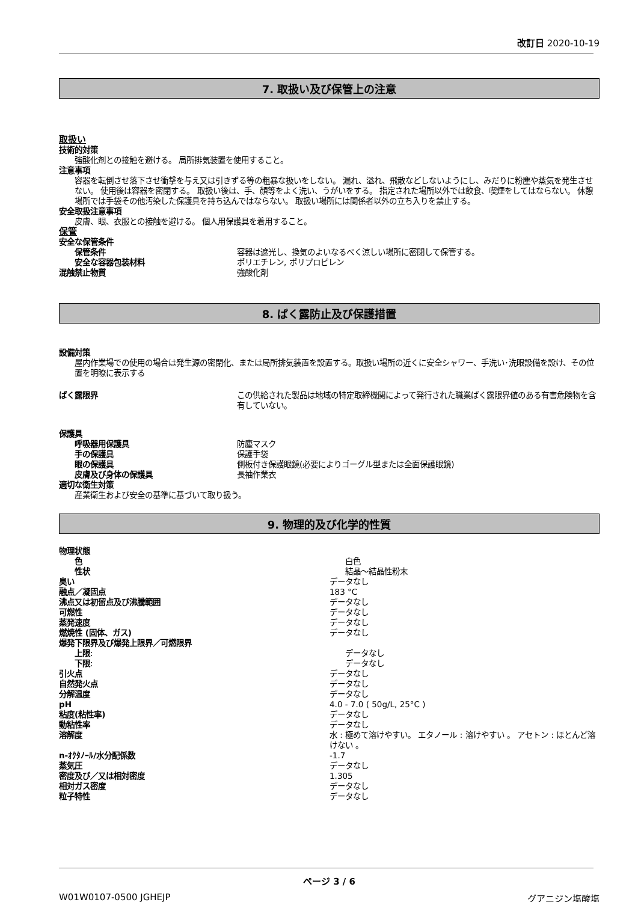改訂日 2020-10-19
7. 取扱い及び保管上の注意
取扱い
技術的対策
強酸化剤との接触を避ける。 局所排気装置を使用すること。
注意事項
容器を転倒させ落下させ衝撃を与え又は引きずる等の粗暴な扱いをしない。 漏れ、溢れ、飛散などしないようにし、みだりに粉塵や蒸気を発生させない。 使用後は容器を密閉する。 取扱い後は、手、顔等をよく洗い、うがいをする。 指定された場所以外では飲食、喫煙をしてはならない。 休憩場所では手袋その他汚染した保護具を持ち込んではならない。 取扱い場所には関係者以外の立ち入りを禁止する。
安全取扱注意事項
皮膚、眼、衣服との接触を避ける。 個人用保護具を着用すること。
保管
安全な保管条件
保管条件 容器は遮光し、換気のよいなるべく涼しい場所に密閉して保管する。
安全な容器包装材料 ポリエチレン, ポリプロピレン
混触禁止物質 強酸化剤
8. ばく露防止及び保護措置
設備対策
屋内作業場での使用の場合は発生源の密閉化、または局所排気装置を設置する。取扱い場所の近くに安全シャワー、手洗い･洗眼設備を設け、その位置を明瞭に表示する
ばく露限界 この供給された製品は地域の特定取締機関によって発行された職業ばく露限界値のある有害危険物を含有していない。
保護具
呼吸器用保護具 防塵マスク
手の保護具 保護手袋
眼の保護具 側板付き保護眼鏡(必要によりゴーグル型または全面保護眼鏡)
皮膚及び身体の保護具 長袖作業衣
適切な衛生対策
産業衛生および安全の基準に基づいて取り扱う。
9. 物理的及び化学的性質
物理状態
色 白色
性状 結晶～結晶性粉末
臭い データなし
融点／凝固点 183 °C
沸点又は初留点及び沸騰範囲 データなし
可燃性 データなし
蒸発速度 データなし
燃焼性 (固体、ガス) データなし
爆発下限界及び爆発上限界／可燃限界
上限: データなし
下限: データなし
引火点 データなし
自然発火点 データなし
分解温度 データなし
pH 4.0 - 7.0 ( 50g/L, 25°C )
粘度(粘性率) データなし
動粘性率 データなし
溶解度 水 : 極めて溶けやすい。 エタノール : 溶けやすい 。 アセトン : ほとんど溶けない 。
n-ｵｸﾀﾉｰﾙ/水分配係数 -1.7
蒸気圧 データなし
密度及び／又は相対密度 1.305
相対ガス密度 データなし
粒子特性 データなし
ページ 3 / 6
W01W0107-0500 JGHEJP グアニジン塩酸塩